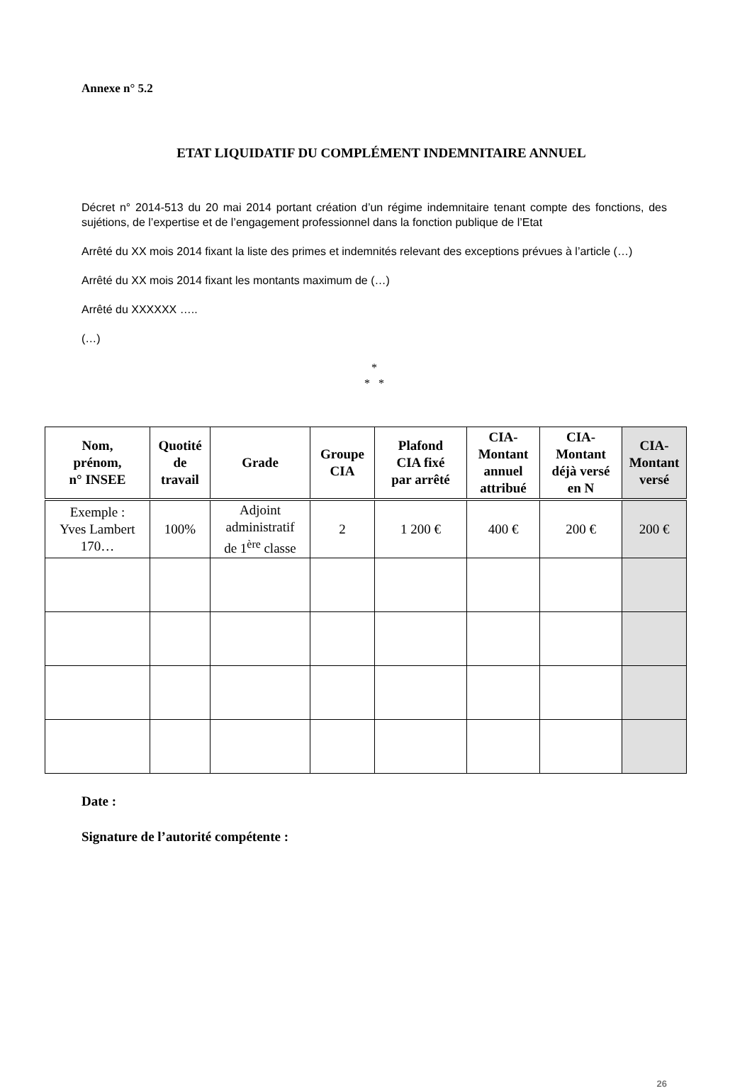Annexe n° 5.2
ETAT LIQUIDATIF DU COMPLÉMENT INDEMNITAIRE ANNUEL
Décret n° 2014-513 du 20 mai 2014 portant création d’un régime indemnitaire tenant compte des fonctions, des sujétions, de l’expertise et de l’engagement professionnel dans la fonction publique de l’Etat
Arrêté du XX mois 2014 fixant la liste des primes et indemnités relevant des exceptions prévues à l’article (…)
Arrêté du XX mois 2014 fixant les montants maximum de (…)
Arrêté du XXXXXX …..
(…)
*
* *
| Nom, prénom, n° INSEE | Quotité de travail | Grade | Groupe CIA | Plafond CIA fixé par arrêté | CIA- Montant annuel attribué | CIA- Montant déjà versé en N | CIA- Montant versé |
| --- | --- | --- | --- | --- | --- | --- | --- |
| Exemple : Yves Lambert 170… | 100% | Adjoint administratif de 1<sup>ère</sup> classe | 2 | 1 200 € | 400 € | 200 € | 200 € |
Date :
Signature de l’autorité compétente :
26